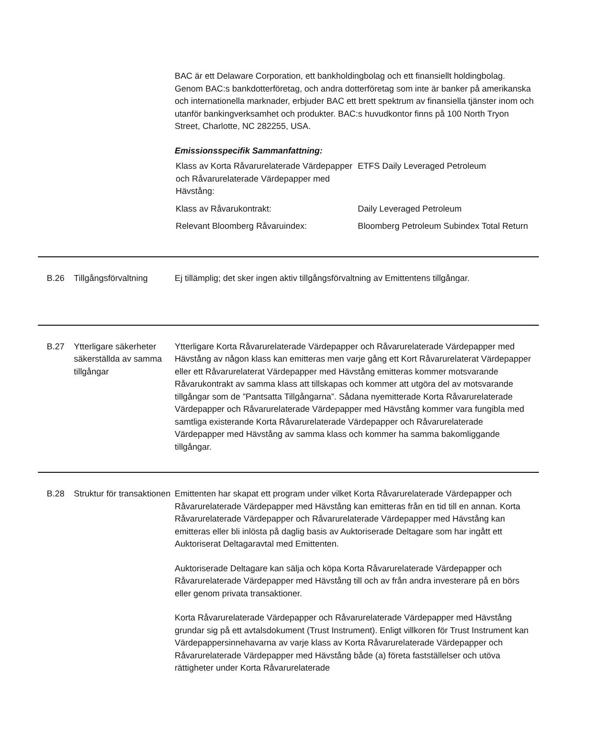BAC är ett Delaware Corporation, ett bankholdingbolag och ett finansiellt holdingbolag. Genom BAC:s bankdotterföretag, och andra dotterföretag som inte är banker på amerikanska och internationella marknader, erbjuder BAC ett brett spektrum av finansiella tjänster inom och utanför bankingverksamhet och produkter. BAC:s huvudkontor finns på 100 North Tryon Street, Charlotte, NC 282255, USA.
Emissionsspecifik Sammanfattning:
| Klass av Korta Råvarurelaterade Värdepapper och Råvarurelaterade Värdepapper med Hävstång: | ETFS Daily Leveraged Petroleum |
| Klass av Råvarukontrakt: | Daily Leveraged Petroleum |
| Relevant Bloomberg Råvaruindex: | Bloomberg Petroleum Subindex Total Return |
B.26 Tillgångsförvaltning
Ej tillämplig; det sker ingen aktiv tillgångsförvaltning av Emittentens tillgångar.
B.27 Ytterligare säkerheter säkerställda av samma tillgångar
Ytterligare Korta Råvarurelaterade Värdepapper och Råvarurelaterade Värdepapper med Hävstång av någon klass kan emitteras men varje gång ett Kort Råvarurelaterat Värdepapper eller ett Råvarurelaterat Värdepapper med Hävstång emitteras kommer motsvarande Råvarukontrakt av samma klass att tillskapas och kommer att utgöra del av motsvarande tillgångar som de ”Pantsatta Tillgångarna”. Sådana nyemitterade Korta Råvarurelaterade Värdepapper och Råvarurelaterade Värdepapper med Hävstång kommer vara fungibla med samtliga existerande Korta Råvarurelaterade Värdepapper och Råvarurelaterade Värdepapper med Hävstång av samma klass och kommer ha samma bakomliggande tillgångar.
B.28 Struktur för transaktionen
Emittenten har skapat ett program under vilket Korta Råvarurelaterade Värdepapper och Råvarurelaterade Värdepapper med Hävstång kan emitteras från en tid till en annan. Korta Råvarurelaterade Värdepapper och Råvarurelaterade Värdepapper med Hävstång kan emitteras eller bli inlösta på daglig basis av Auktoriserade Deltagare som har ingått ett Auktoriserat Deltagaravtal med Emittenten.
Auktoriserade Deltagare kan sälja och köpa Korta Råvarurelaterade Värdepapper och Råvarurelaterade Värdepapper med Hävstång till och av från andra investerare på en börs eller genom privata transaktioner.
Korta Råvarurelaterade Värdepapper och Råvarurelaterade Värdepapper med Hävstång grundar sig på ett avtalsdokument (Trust Instrument). Enligt villkoren för Trust Instrument kan Värdepappersinnehavarna av varje klass av Korta Råvarurelaterade Värdepapper och Råvarurelaterade Värdepapper med Hävstång både (a) företa fastställelser och utöva rättigheter under Korta Råvarurelaterade